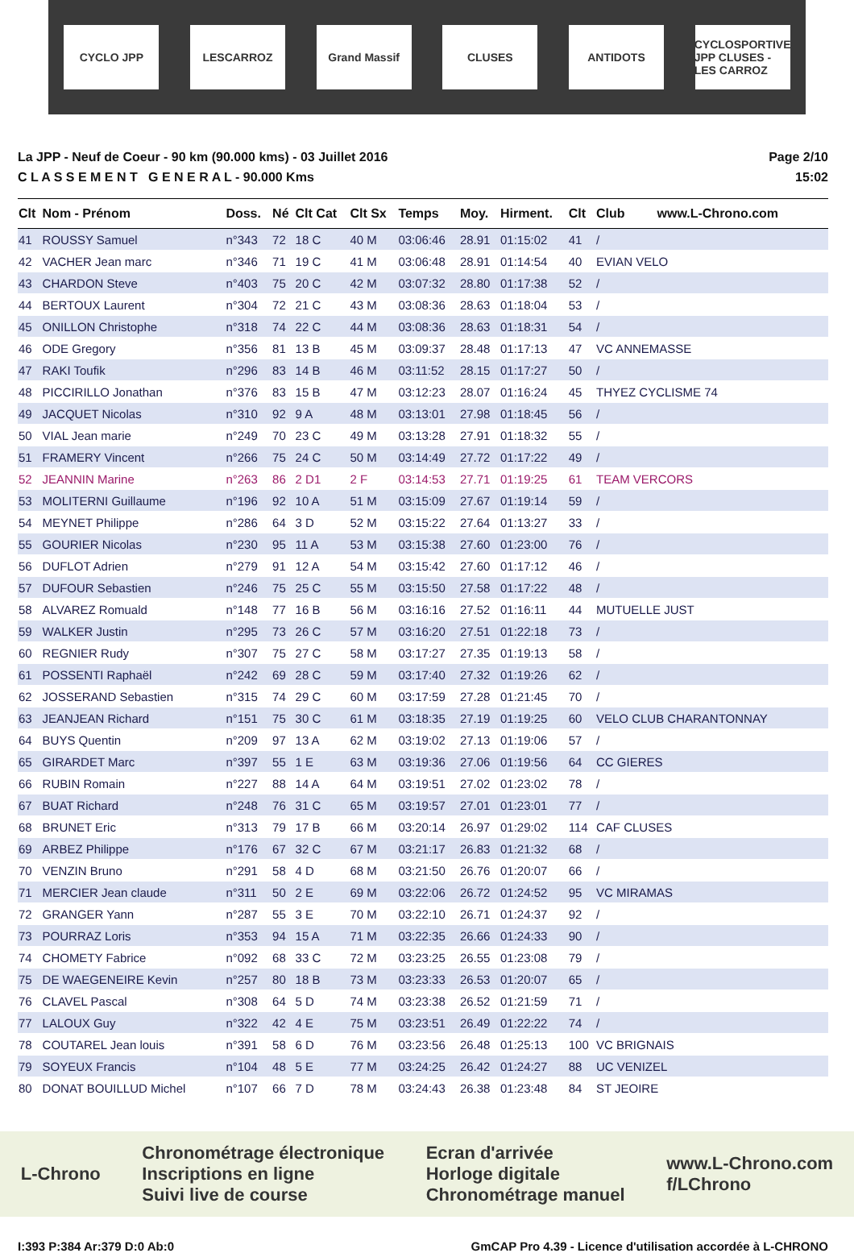CYCLO JPP LESCARROZ Grand Massif CLUSES ANTIDOTS
CYCLOSPORTIVE JPP CLUSES - LES CARROZ
La JPP - Neuf de Coeur - 90 km (90.000 kms) - 03 Juillet 2016
C L A S S E M E N T G E N E R A L - 90.000 Kms
Page 2/10
15:02
| Clt | Nom - Prénom | Doss. | Né | Clt Cat | Clt Sx | Temps | Moy. | Hirment. | Clt | Club www.L-Chrono.com |
| --- | --- | --- | --- | --- | --- | --- | --- | --- | --- | --- |
| 41 | ROUSSY Samuel | n°343 | 72 | 18 C | 40 M | 03:06:46 | 28.91 | 01:15:02 | 41 | / |
| 42 | VACHER Jean marc | n°346 | 71 | 19 C | 41 M | 03:06:48 | 28.91 | 01:14:54 | 40 | EVIAN VELO |
| 43 | CHARDON Steve | n°403 | 75 | 20 C | 42 M | 03:07:32 | 28.80 | 01:17:38 | 52 | / |
| 44 | BERTOUX Laurent | n°304 | 72 | 21 C | 43 M | 03:08:36 | 28.63 | 01:18:04 | 53 | / |
| 45 | ONILLON Christophe | n°318 | 74 | 22 C | 44 M | 03:08:36 | 28.63 | 01:18:31 | 54 | / |
| 46 | ODE Gregory | n°356 | 81 | 13 B | 45 M | 03:09:37 | 28.48 | 01:17:13 | 47 | VC ANNEMASSE |
| 47 | RAKI Toufik | n°296 | 83 | 14 B | 46 M | 03:11:52 | 28.15 | 01:17:27 | 50 | / |
| 48 | PICCIRILLO Jonathan | n°376 | 83 | 15 B | 47 M | 03:12:23 | 28.07 | 01:16:24 | 45 | THYEZ CYCLISME 74 |
| 49 | JACQUET Nicolas | n°310 | 92 | 9 A | 48 M | 03:13:01 | 27.98 | 01:18:45 | 56 | / |
| 50 | VIAL Jean marie | n°249 | 70 | 23 C | 49 M | 03:13:28 | 27.91 | 01:18:32 | 55 | / |
| 51 | FRAMERY Vincent | n°266 | 75 | 24 C | 50 M | 03:14:49 | 27.72 | 01:17:22 | 49 | / |
| 52 | JEANNIN Marine | n°263 | 86 | 2 D1 | 2 F | 03:14:53 | 27.71 | 01:19:25 | 61 | TEAM VERCORS |
| 53 | MOLITERNI Guillaume | n°196 | 92 | 10 A | 51 M | 03:15:09 | 27.67 | 01:19:14 | 59 | / |
| 54 | MEYNET Philippe | n°286 | 64 | 3 D | 52 M | 03:15:22 | 27.64 | 01:13:27 | 33 | / |
| 55 | GOURIER Nicolas | n°230 | 95 | 11 A | 53 M | 03:15:38 | 27.60 | 01:23:00 | 76 | / |
| 56 | DUFLOT Adrien | n°279 | 91 | 12 A | 54 M | 03:15:42 | 27.60 | 01:17:12 | 46 | / |
| 57 | DUFOUR Sebastien | n°246 | 75 | 25 C | 55 M | 03:15:50 | 27.58 | 01:17:22 | 48 | / |
| 58 | ALVAREZ Romuald | n°148 | 77 | 16 B | 56 M | 03:16:16 | 27.52 | 01:16:11 | 44 | MUTUELLE JUST |
| 59 | WALKER Justin | n°295 | 73 | 26 C | 57 M | 03:16:20 | 27.51 | 01:22:18 | 73 | / |
| 60 | REGNIER Rudy | n°307 | 75 | 27 C | 58 M | 03:17:27 | 27.35 | 01:19:13 | 58 | / |
| 61 | POSSENTI Raphaël | n°242 | 69 | 28 C | 59 M | 03:17:40 | 27.32 | 01:19:26 | 62 | / |
| 62 | JOSSERAND Sebastien | n°315 | 74 | 29 C | 60 M | 03:17:59 | 27.28 | 01:21:45 | 70 | / |
| 63 | JEANJEAN Richard | n°151 | 75 | 30 C | 61 M | 03:18:35 | 27.19 | 01:19:25 | 60 | VELO CLUB CHARANTONNAY |
| 64 | BUYS Quentin | n°209 | 97 | 13 A | 62 M | 03:19:02 | 27.13 | 01:19:06 | 57 | / |
| 65 | GIRARDET Marc | n°397 | 55 | 1 E | 63 M | 03:19:36 | 27.06 | 01:19:56 | 64 | CC GIERES |
| 66 | RUBIN Romain | n°227 | 88 | 14 A | 64 M | 03:19:51 | 27.02 | 01:23:02 | 78 | / |
| 67 | BUAT Richard | n°248 | 76 | 31 C | 65 M | 03:19:57 | 27.01 | 01:23:01 | 77 | / |
| 68 | BRUNET Eric | n°313 | 79 | 17 B | 66 M | 03:20:14 | 26.97 | 01:29:02 | 114 | CAF CLUSES |
| 69 | ARBEZ Philippe | n°176 | 67 | 32 C | 67 M | 03:21:17 | 26.83 | 01:21:32 | 68 | / |
| 70 | VENZIN Bruno | n°291 | 58 | 4 D | 68 M | 03:21:50 | 26.76 | 01:20:07 | 66 | / |
| 71 | MERCIER Jean claude | n°311 | 50 | 2 E | 69 M | 03:22:06 | 26.72 | 01:24:52 | 95 | VC MIRAMAS |
| 72 | GRANGER Yann | n°287 | 55 | 3 E | 70 M | 03:22:10 | 26.71 | 01:24:37 | 92 | / |
| 73 | POURRAZ Loris | n°353 | 94 | 15 A | 71 M | 03:22:35 | 26.66 | 01:24:33 | 90 | / |
| 74 | CHOMETY Fabrice | n°092 | 68 | 33 C | 72 M | 03:23:25 | 26.55 | 01:23:08 | 79 | / |
| 75 | DE WAEGENEIRE Kevin | n°257 | 80 | 18 B | 73 M | 03:23:33 | 26.53 | 01:20:07 | 65 | / |
| 76 | CLAVEL Pascal | n°308 | 64 | 5 D | 74 M | 03:23:38 | 26.52 | 01:21:59 | 71 | / |
| 77 | LALOUX Guy | n°322 | 42 | 4 E | 75 M | 03:23:51 | 26.49 | 01:22:22 | 74 | / |
| 78 | COUTAREL Jean louis | n°391 | 58 | 6 D | 76 M | 03:23:56 | 26.48 | 01:25:13 | 100 | VC BRIGNAIS |
| 79 | SOYEUX Francis | n°104 | 48 | 5 E | 77 M | 03:24:25 | 26.42 | 01:24:27 | 88 | UC VENIZEL |
| 80 | DONAT BOUILLUD Michel | n°107 | 66 | 7 D | 78 M | 03:24:43 | 26.38 | 01:23:48 | 84 | ST JEOIRE |
L-Chrono
Chronométrage électronique
Inscriptions en ligne
Suivi live de course
Ecran d'arrivée
Horloge digitale
Chronométrage manuel
www.L-Chrono.com
f/LChrono
I:393 P:384 Ar:379 D:0 Ab:0 GmCAP Pro 4.39 - Licence d'utilisation accordée à L-CHRONO